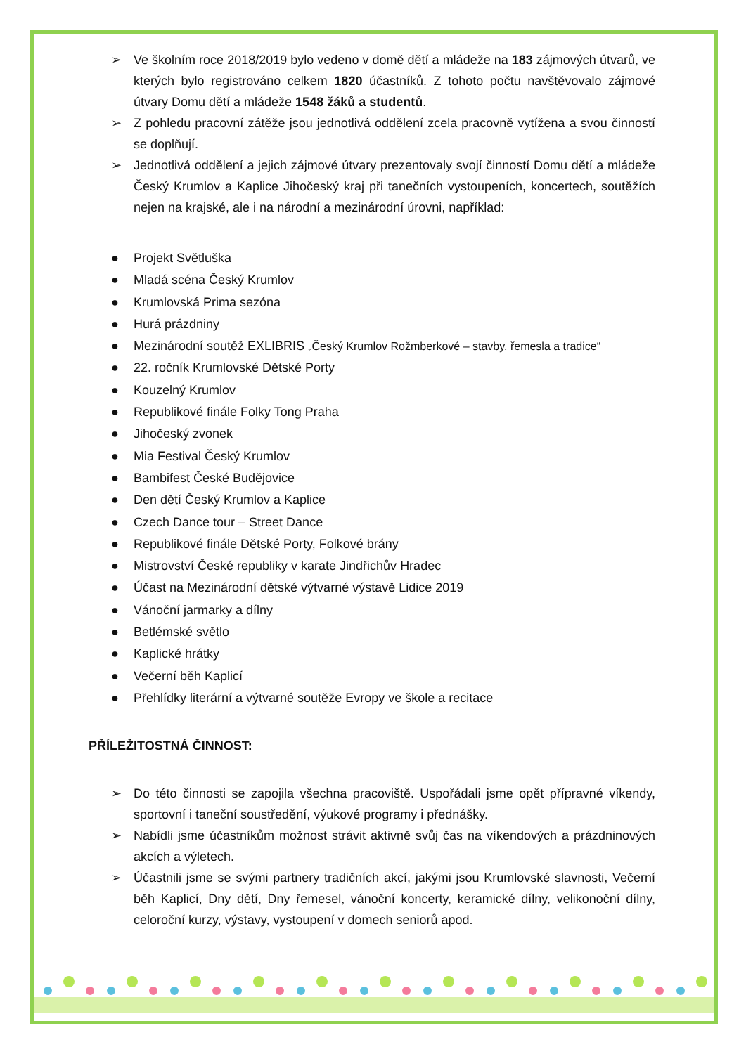➢ Ve školním roce 2018/2019 bylo vedeno v domě dětí a mládeže na 183 zájmových útvarů, ve kterých bylo registrováno celkem 1820 účastníků. Z tohoto počtu navštěvovalo zájmové útvary Domu dětí a mládeže 1548 žáků a studentů.
➢ Z pohledu pracovní zátěže jsou jednotlivá oddělení zcela pracovně vytížena a svou činností se doplňují.
➢ Jednotlivá oddělení a jejich zájmové útvary prezentovaly svojí činností Domu dětí a mládeže Český Krumlov a Kaplice Jihočeský kraj při tanečních vystoupeních, koncertech, soutěžích nejen na krajské, ale i na národní a mezinárodní úrovni, například:
● Projekt Světluška
● Mladá scéna Český Krumlov
● Krumlovská Prima sezóna
● Hurá prázdniny
● Mezinárodní soutěž EXLIBRIS „Český Krumlov Rožmberkové – stavby, řemesla a tradice“
● 22. ročník Krumlovské Dětské Porty
● Kouzelný Krumlov
● Republikové finále Folky Tong Praha
● Jihočeský zvonek
● Mia Festival Český Krumlov
● Bambifest České Budějovice
● Den dětí Český Krumlov a Kaplice
● Czech Dance tour – Street Dance
● Republikové finále Dětské Porty, Folkové brány
● Mistrovství České republiky v karate Jindřichův Hradec
● Účast na Mezinárodní dětské výtvarné výstavě Lidice 2019
● Vánoční jarmarky a dílny
● Betlémské světlo
● Kaplické hrátky
● Večerní běh Kaplicí
● Přehlídky literární a výtvarné soutěže Evropy ve škole a recitace
PŘÍLEŽITOSTNÁ ČINNOST:
➢ Do této činnosti se zapojila všechna pracoviště. Uspořádali jsme opět přípravné víkendy, sportovní i taneční soustředění, výukové programy i přednášky.
➢ Nabídli jsme účastníkům možnost strávit aktivně svůj čas na víkendových a prázdninových akcích a výletech.
➢ Účastnili jsme se svými partnery tradičních akcí, jakými jsou Krumlovské slavnosti, Večerní běh Kaplicí, Dny dětí, Dny řemesel, vánoční koncerty, keramické dílny, velikonoční dílny, celoroční kurzy, výstavy, vystoupení v domech seniorů apod.